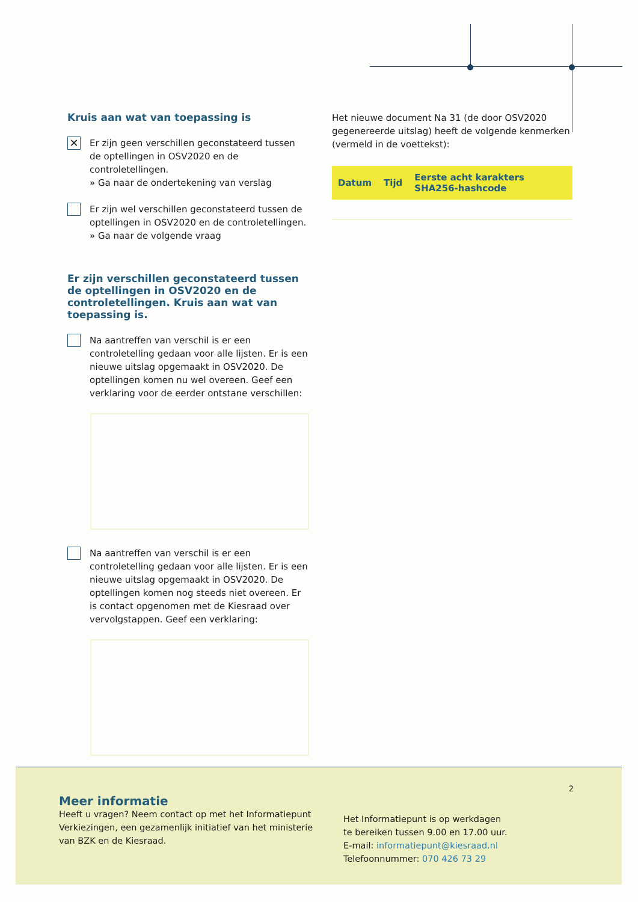Kruis aan wat van toepassing is
✕
Er zijn geen verschillen geconstateerd tussen de optellingen in OSV2020 en de controletellingen.
» Ga naar de ondertekening van verslag
Er zijn wel verschillen geconstateerd tussen de optellingen in OSV2020 en de controletellingen.
» Ga naar de volgende vraag
Er zijn verschillen geconstateerd tussen de optellingen in OSV2020 en de controletellingen. Kruis aan wat van toepassing is.
Na aantreffen van verschil is er een controletelling gedaan voor alle lijsten. Er is een nieuwe uitslag opgemaakt in OSV2020. De optellingen komen nu wel overeen. Geef een verklaring voor de eerder ontstane verschillen:
Na aantreffen van verschil is er een controletelling gedaan voor alle lijsten. Er is een nieuwe uitslag opgemaakt in OSV2020. De optellingen komen nog steeds niet overeen. Er is contact opgenomen met de Kiesraad over vervolgstappen. Geef een verklaring:
Het nieuwe document Na 31 (de door OSV2020 gegenereerde uitslag) heeft de volgende kenmerken (vermeld in de voettekst):
| Datum | Tijd | Eerste acht karakters SHA256-hashcode |
| --- | --- | --- |
2
Meer informatie
Heeft u vragen? Neem contact op met het Informatiepunt Verkiezingen, een gezamenlijk initiatief van het ministerie van BZK en de Kiesraad.
Het Informatiepunt is op werkdagen
te bereiken tussen 9.00 en 17.00 uur.
E-mail: informatiepunt@kiesraad.nl
Telefoonnummer: 070 426 73 29